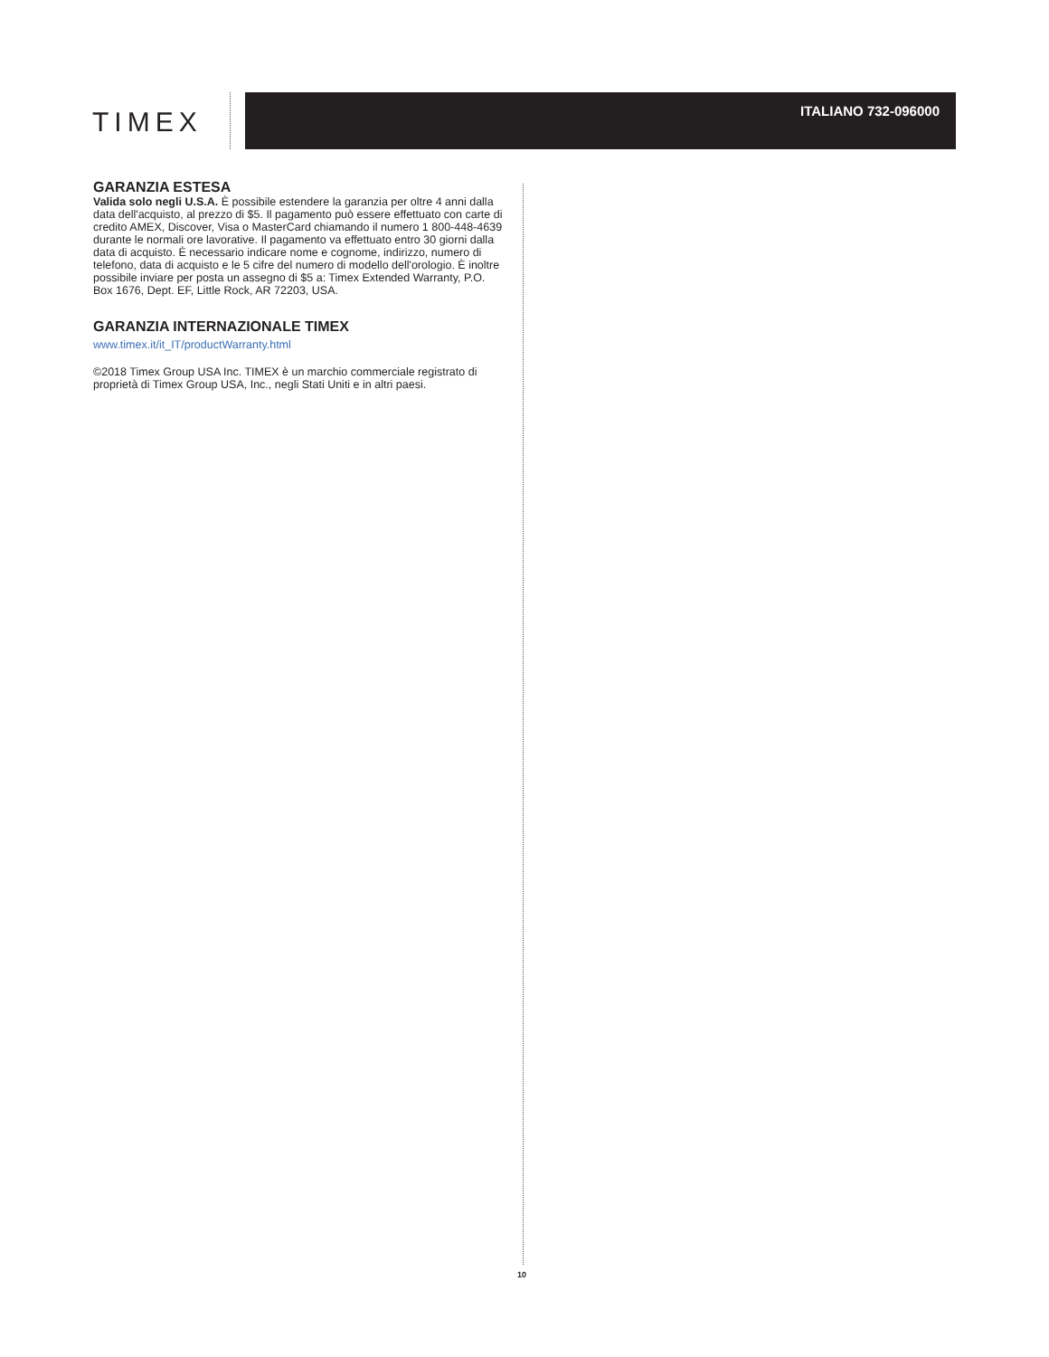TIMEX
ITALIANO 732-096000
GARANZIA ESTESA
Valida solo negli U.S.A. È possibile estendere la garanzia per oltre 4 anni dalla data dell'acquisto, al prezzo di $5. Il pagamento può essere effettuato con carte di credito AMEX, Discover, Visa o MasterCard chiamando il numero 1 800-448-4639 durante le normali ore lavorative. Il pagamento va effettuato entro 30 giorni dalla data di acquisto. È necessario indicare nome e cognome, indirizzo, numero di telefono, data di acquisto e le 5 cifre del numero di modello dell'orologio. È inoltre possibile inviare per posta un assegno di $5 a: Timex Extended Warranty, P.O. Box 1676, Dept. EF, Little Rock, AR 72203, USA.
GARANZIA INTERNAZIONALE TIMEX
www.timex.it/it_IT/productWarranty.html
©2018 Timex Group USA Inc. TIMEX è un marchio commerciale registrato di proprietà di Timex Group USA, Inc., negli Stati Uniti e in altri paesi.
10